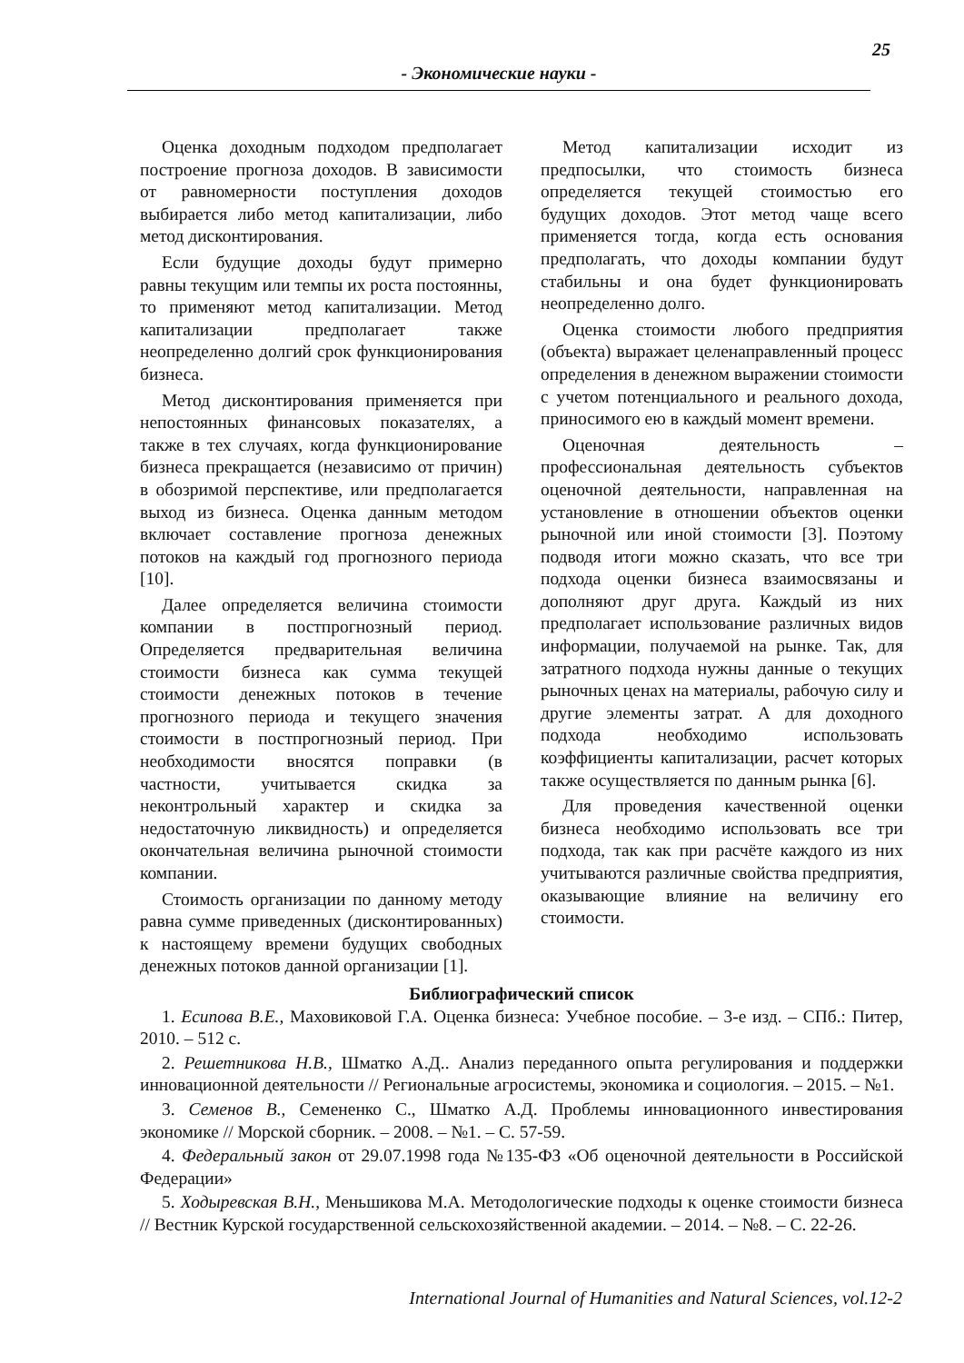25
- Экономические науки -
Оценка доходным подходом предполагает построение прогноза доходов. В зависимости от равномерности поступления доходов выбирается либо метод капитализации, либо метод дисконтирования.
Если будущие доходы будут примерно равны текущим или темпы их роста постоянны, то применяют метод капитализации. Метод капитализации предполагает также неопределенно долгий срок функционирования бизнеса.
Метод дисконтирования применяется при непостоянных финансовых показателях, а также в тех случаях, когда функционирование бизнеса прекращается (независимо от причин) в обозримой перспективе, или предполагается выход из бизнеса. Оценка данным методом включает составление прогноза денежных потоков на каждый год прогнозного периода [10].
Далее определяется величина стоимости компании в постпрогнозный период. Определяется предварительная величина стоимости бизнеса как сумма текущей стоимости денежных потоков в течение прогнозного периода и текущего значения стоимости в постпрогнозный период. При необходимости вносятся поправки (в частности, учитывается скидка за неконтрольный характер и скидка за недостаточную ликвидность) и определяется окончательная величина рыночной стоимости компании.
Стоимость организации по данному методу равна сумме приведенных (дисконтированных) к настоящему времени будущих свободных денежных потоков данной организации [1].
Метод капитализации исходит из предпосылки, что стоимость бизнеса определяется текущей стоимостью его будущих доходов. Этот метод чаще всего применяется тогда, когда есть основания предполагать, что доходы компании будут стабильны и она будет функционировать неопределенно долго.
Оценка стоимости любого предприятия (объекта) выражает целенаправленный процесс определения в денежном выражении стоимости с учетом потенциального и реального дохода, приносимого ею в каждый момент времени.
Оценочная деятельность – профессиональная деятельность субъектов оценочной деятельности, направленная на установление в отношении объектов оценки рыночной или иной стоимости [3]. Поэтому подводя итоги можно сказать, что все три подхода оценки бизнеса взаимосвязаны и дополняют друг друга. Каждый из них предполагает использование различных видов информации, получаемой на рынке. Так, для затратного подхода нужны данные о текущих рыночных ценах на материалы, рабочую силу и другие элементы затрат. А для доходного подхода необходимо использовать коэффициенты капитализации, расчет которых также осуществляется по данным рынка [6].
Для проведения качественной оценки бизнеса необходимо использовать все три подхода, так как при расчёте каждого из них учитываются различные свойства предприятия, оказывающие влияние на величину его стоимости.
Библиографический список
1. Есипова В.Е., Маховиковой Г.А. Оценка бизнеса: Учебное пособие. – 3-е изд. – СПб.: Питер, 2010. – 512 с.
2. Решетникова Н.В., Шматко А.Д.. Анализ переданного опыта регулирования и поддержки инновационной деятельности // Региональные агросистемы, экономика и социология. – 2015. – №1.
3. Семенов В., Семененко С., Шматко А.Д. Проблемы инновационного инвестирования экономике // Морской сборник. – 2008. – №1. – С. 57-59.
4. Федеральный закон от 29.07.1998 года №135-ФЗ «Об оценочной деятельности в Российской Федерации»
5. Ходыревская В.Н., Меньшикова М.А. Методологические подходы к оценке стоимости бизнеса // Вестник Курской государственной сельскохозяйственной академии. – 2014. – №8. – С. 22-26.
International Journal of Humanities and Natural Sciences, vol.12-2